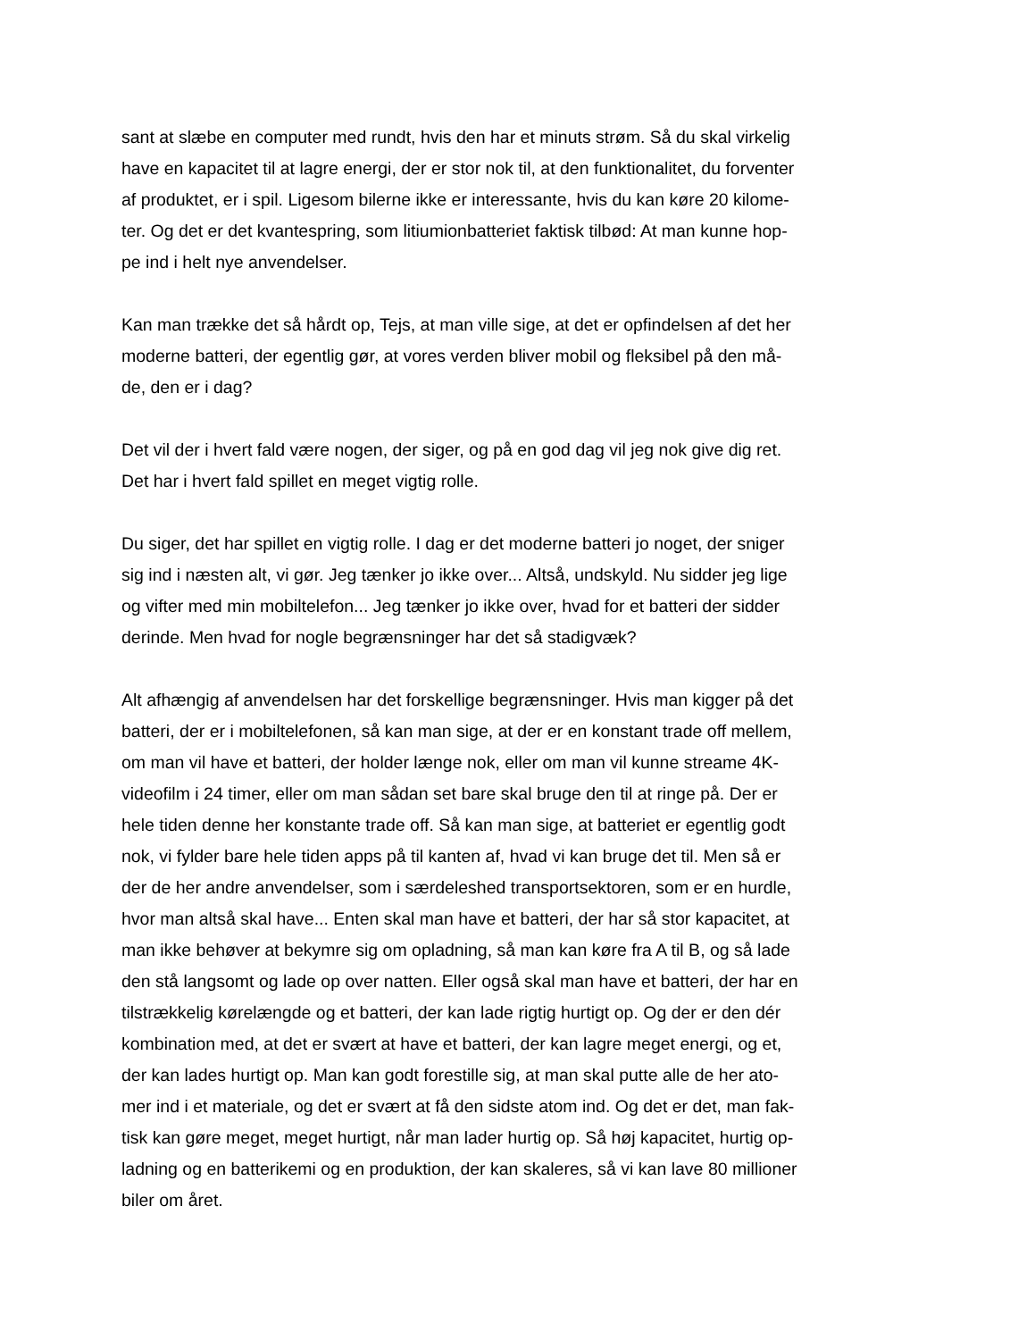sant at slæbe en computer med rundt, hvis den har et minuts strøm. Så du skal virkelig
have en kapacitet til at lagre energi, der er stor nok til, at den funktionalitet, du forventer
af produktet, er i spil. Ligesom bilerne ikke er interessante, hvis du kan køre 20 kilome-
ter. Og det er det kvantespring, som litiumionbatteriet faktisk tilbød: At man kunne hop-
pe ind i helt nye anvendelser.
Kan man trække det så hårdt op, Tejs, at man ville sige, at det er opfindelsen af det her
moderne batteri, der egentlig gør, at vores verden bliver mobil og fleksibel på den må-
de, den er i dag?
Det vil der i hvert fald være nogen, der siger, og på en god dag vil jeg nok give dig ret.
Det har i hvert fald spillet en meget vigtig rolle.
Du siger, det har spillet en vigtig rolle. I dag er det moderne batteri jo noget, der sniger
sig ind i næsten alt, vi gør. Jeg tænker jo ikke over... Altså, undskyld. Nu sidder jeg lige
og vifter med min mobiltelefon... Jeg tænker jo ikke over, hvad for et batteri der sidder
derinde. Men hvad for nogle begrænsninger har det så stadigvæk?
Alt afhængig af anvendelsen har det forskellige begrænsninger. Hvis man kigger på det
batteri, der er i mobiltelefonen, så kan man sige, at der er en konstant trade off mellem,
om man vil have et batteri, der holder længe nok, eller om man vil kunne streame 4K-
videofilm i 24 timer, eller om man sådan set bare skal bruge den til at ringe på. Der er
hele tiden denne her konstante trade off. Så kan man sige, at batteriet er egentlig godt
nok, vi fylder bare hele tiden apps på til kanten af, hvad vi kan bruge det til. Men så er
der de her andre anvendelser, som i særdeleshed transportsektoren, som er en hurdle,
hvor man altså skal have... Enten skal man have et batteri, der har så stor kapacitet, at
man ikke behøver at bekymre sig om opladning, så man kan køre fra A til B, og så lade
den stå langsomt og lade op over natten. Eller også skal man have et batteri, der har en
tilstrækkelig kørelængde og et batteri, der kan lade rigtig hurtigt op. Og der er den dér
kombination med, at det er svært at have et batteri, der kan lagre meget energi, og et,
der kan lades hurtigt op. Man kan godt forestille sig, at man skal putte alle de her ato-
mer ind i et materiale, og det er svært at få den sidste atom ind. Og det er det, man fak-
tisk kan gøre meget, meget hurtigt, når man lader hurtig op. Så høj kapacitet, hurtig op-
ladning og en batterikemi og en produktion, der kan skaleres, så vi kan lave 80 millioner
biler om året.